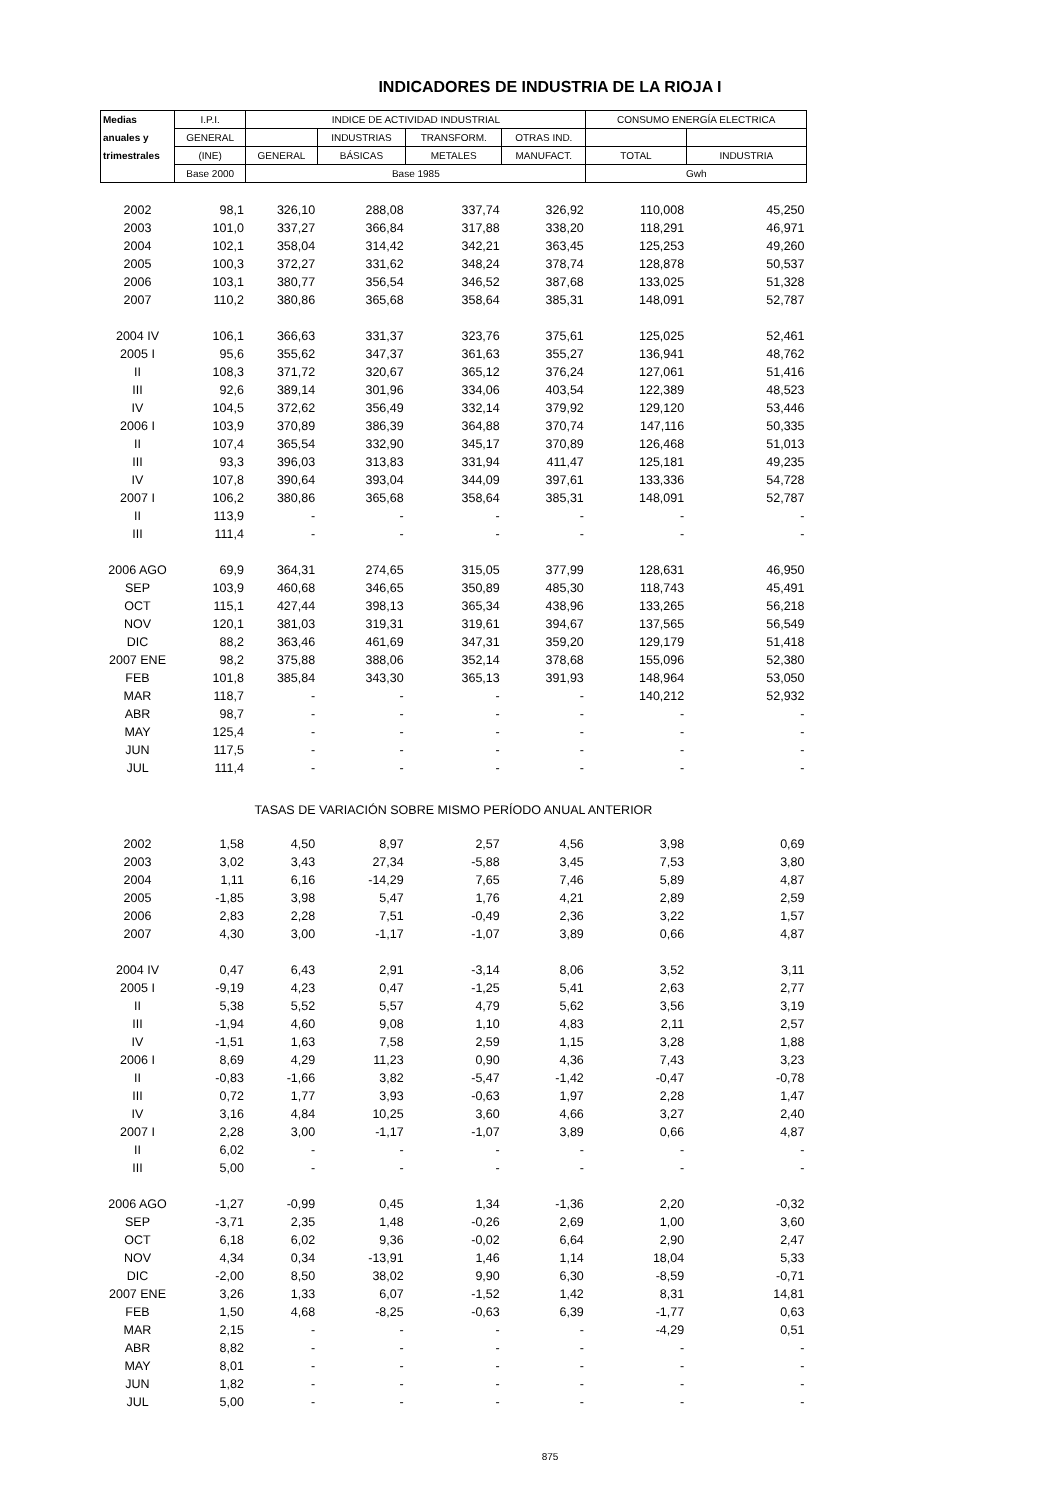INDICADORES DE INDUSTRIA DE LA RIOJA I
| Medias | I.P.I. | INDICE DE ACTIVIDAD INDUSTRIAL | | | | CONSUMO ENERGÍA ELECTRICA | |
| --- | --- | --- | --- | --- | --- | --- | --- |
| anuales y | GENERAL | | INDUSTRIAS | TRANSFORM. | OTRAS IND. | | |
| trimestrales | (INE) | GENERAL | BÁSICAS | METALES | MANUFACT. | TOTAL | INDUSTRIA |
| | Base 2000 | Base 1985 | | | | Gwh | |
| 2002 | 98,1 | 326,10 | 288,08 | 337,74 | 326,92 | 110,008 | 45,250 |
| 2003 | 101,0 | 337,27 | 366,84 | 317,88 | 338,20 | 118,291 | 46,971 |
| 2004 | 102,1 | 358,04 | 314,42 | 342,21 | 363,45 | 125,253 | 49,260 |
| 2005 | 100,3 | 372,27 | 331,62 | 348,24 | 378,74 | 128,878 | 50,537 |
| 2006 | 103,1 | 380,77 | 356,54 | 346,52 | 387,68 | 133,025 | 51,328 |
| 2007 | 110,2 | 380,86 | 365,68 | 358,64 | 385,31 | 148,091 | 52,787 |
| 2004 IV | 106,1 | 366,63 | 331,37 | 323,76 | 375,61 | 125,025 | 52,461 |
| 2005 I | 95,6 | 355,62 | 347,37 | 361,63 | 355,27 | 136,941 | 48,762 |
| II | 108,3 | 371,72 | 320,67 | 365,12 | 376,24 | 127,061 | 51,416 |
| III | 92,6 | 389,14 | 301,96 | 334,06 | 403,54 | 122,389 | 48,523 |
| IV | 104,5 | 372,62 | 356,49 | 332,14 | 379,92 | 129,120 | 53,446 |
| 2006 I | 103,9 | 370,89 | 386,39 | 364,88 | 370,74 | 147,116 | 50,335 |
| II | 107,4 | 365,54 | 332,90 | 345,17 | 370,89 | 126,468 | 51,013 |
| III | 93,3 | 396,03 | 313,83 | 331,94 | 411,47 | 125,181 | 49,235 |
| IV | 107,8 | 390,64 | 393,04 | 344,09 | 397,61 | 133,336 | 54,728 |
| 2007 I | 106,2 | 380,86 | 365,68 | 358,64 | 385,31 | 148,091 | 52,787 |
| II | 113,9 | - | - | - | - | - | - |
| III | 111,4 | - | - | - | - | - | - |
| 2006 AGO | 69,9 | 364,31 | 274,65 | 315,05 | 377,99 | 128,631 | 46,950 |
| SEP | 103,9 | 460,68 | 346,65 | 350,89 | 485,30 | 118,743 | 45,491 |
| OCT | 115,1 | 427,44 | 398,13 | 365,34 | 438,96 | 133,265 | 56,218 |
| NOV | 120,1 | 381,03 | 319,31 | 319,61 | 394,67 | 137,565 | 56,549 |
| DIC | 88,2 | 363,46 | 461,69 | 347,31 | 359,20 | 129,179 | 51,418 |
| 2007 ENE | 98,2 | 375,88 | 388,06 | 352,14 | 378,68 | 155,096 | 52,380 |
| FEB | 101,8 | 385,84 | 343,30 | 365,13 | 391,93 | 148,964 | 53,050 |
| MAR | 118,7 | - | - | - | - | 140,212 | 52,932 |
| ABR | 98,7 | - | - | - | - | - | - |
| MAY | 125,4 | - | - | - | - | - | - |
| JUN | 117,5 | - | - | - | - | - | - |
| JUL | 111,4 | - | - | - | - | - | - |
| TASAS DE VARIACIÓN SOBRE MISMO PERÍODO ANUAL ANTERIOR | | | | | | | |
| 2002 | 1,58 | 4,50 | 8,97 | 2,57 | 4,56 | 3,98 | 0,69 |
| 2003 | 3,02 | 3,43 | 27,34 | -5,88 | 3,45 | 7,53 | 3,80 |
| 2004 | 1,11 | 6,16 | -14,29 | 7,65 | 7,46 | 5,89 | 4,87 |
| 2005 | -1,85 | 3,98 | 5,47 | 1,76 | 4,21 | 2,89 | 2,59 |
| 2006 | 2,83 | 2,28 | 7,51 | -0,49 | 2,36 | 3,22 | 1,57 |
| 2007 | 4,30 | 3,00 | -1,17 | -1,07 | 3,89 | 0,66 | 4,87 |
| 2004 IV | 0,47 | 6,43 | 2,91 | -3,14 | 8,06 | 3,52 | 3,11 |
| 2005 I | -9,19 | 4,23 | 0,47 | -1,25 | 5,41 | 2,63 | 2,77 |
| II | 5,38 | 5,52 | 5,57 | 4,79 | 5,62 | 3,56 | 3,19 |
| III | -1,94 | 4,60 | 9,08 | 1,10 | 4,83 | 2,11 | 2,57 |
| IV | -1,51 | 1,63 | 7,58 | 2,59 | 1,15 | 3,28 | 1,88 |
| 2006 I | 8,69 | 4,29 | 11,23 | 0,90 | 4,36 | 7,43 | 3,23 |
| II | -0,83 | -1,66 | 3,82 | -5,47 | -1,42 | -0,47 | -0,78 |
| III | 0,72 | 1,77 | 3,93 | -0,63 | 1,97 | 2,28 | 1,47 |
| IV | 3,16 | 4,84 | 10,25 | 3,60 | 4,66 | 3,27 | 2,40 |
| 2007 I | 2,28 | 3,00 | -1,17 | -1,07 | 3,89 | 0,66 | 4,87 |
| II | 6,02 | - | - | - | - | - | - |
| III | 5,00 | - | - | - | - | - | - |
| 2006 AGO | -1,27 | -0,99 | 0,45 | 1,34 | -1,36 | 2,20 | -0,32 |
| SEP | -3,71 | 2,35 | 1,48 | -0,26 | 2,69 | 1,00 | 3,60 |
| OCT | 6,18 | 6,02 | 9,36 | -0,02 | 6,64 | 2,90 | 2,47 |
| NOV | 4,34 | 0,34 | -13,91 | 1,46 | 1,14 | 18,04 | 5,33 |
| DIC | -2,00 | 8,50 | 38,02 | 9,90 | 6,30 | -8,59 | -0,71 |
| 2007 ENE | 3,26 | 1,33 | 6,07 | -1,52 | 1,42 | 8,31 | 14,81 |
| FEB | 1,50 | 4,68 | -8,25 | -0,63 | 6,39 | -1,77 | 0,63 |
| MAR | 2,15 | - | - | - | - | -4,29 | 0,51 |
| ABR | 8,82 | - | - | - | - | - | - |
| MAY | 8,01 | - | - | - | - | - | - |
| JUN | 1,82 | - | - | - | - | - | - |
| JUL | 5,00 | - | - | - | - | - | - |
875